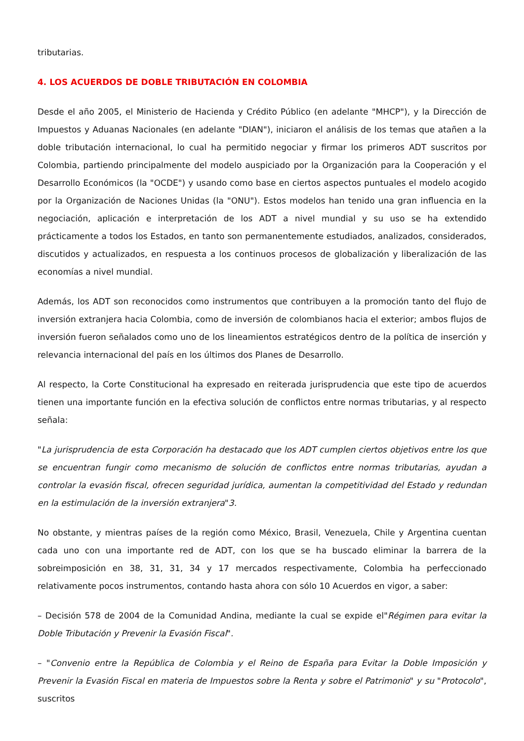tributarias.
4. LOS ACUERDOS DE DOBLE TRIBUTACIÓN EN COLOMBIA
Desde el año 2005, el Ministerio de Hacienda y Crédito Público (en adelante "MHCP"), y la Dirección de Impuestos y Aduanas Nacionales (en adelante "DIAN"), iniciaron el análisis de los temas que atañen a la doble tributación internacional, lo cual ha permitido negociar y firmar los primeros ADT suscritos por Colombia, partiendo principalmente del modelo auspiciado por la Organización para la Cooperación y el Desarrollo Económicos (la "OCDE") y usando como base en ciertos aspectos puntuales el modelo acogido por la Organización de Naciones Unidas (la "ONU"). Estos modelos han tenido una gran influencia en la negociación, aplicación e interpretación de los ADT a nivel mundial y su uso se ha extendido prácticamente a todos los Estados, en tanto son permanentemente estudiados, analizados, considerados, discutidos y actualizados, en respuesta a los continuos procesos de globalización y liberalización de las economías a nivel mundial.
Además, los ADT son reconocidos como instrumentos que contribuyen a la promoción tanto del flujo de inversión extranjera hacia Colombia, como de inversión de colombianos hacia el exterior; ambos flujos de inversión fueron señalados como uno de los lineamientos estratégicos dentro de la política de inserción y relevancia internacional del país en los últimos dos Planes de Desarrollo.
Al respecto, la Corte Constitucional ha expresado en reiterada jurisprudencia que este tipo de acuerdos tienen una importante función en la efectiva solución de conflictos entre normas tributarias, y al respecto señala:
"La jurisprudencia de esta Corporación ha destacado que los ADT cumplen ciertos objetivos entre los que se encuentran fungir como mecanismo de solución de conflictos entre normas tributarias, ayudan a controlar la evasión fiscal, ofrecen seguridad jurídica, aumentan la competitividad del Estado y redundan en la estimulación de la inversión extranjera"3.
No obstante, y mientras países de la región como México, Brasil, Venezuela, Chile y Argentina cuentan cada uno con una importante red de ADT, con los que se ha buscado eliminar la barrera de la sobreimposición en 38, 31, 31, 34 y 17 mercados respectivamente, Colombia ha perfeccionado relativamente pocos instrumentos, contando hasta ahora con sólo 10 Acuerdos en vigor, a saber:
– Decisión 578 de 2004 de la Comunidad Andina, mediante la cual se expide el"Régimen para evitar la Doble Tributación y Prevenir la Evasión Fiscal".
– "Convenio entre la República de Colombia y el Reino de España para Evitar la Doble Imposición y Prevenir la Evasión Fiscal en materia de Impuestos sobre la Renta y sobre el Patrimonio" y su "Protocolo", suscritos